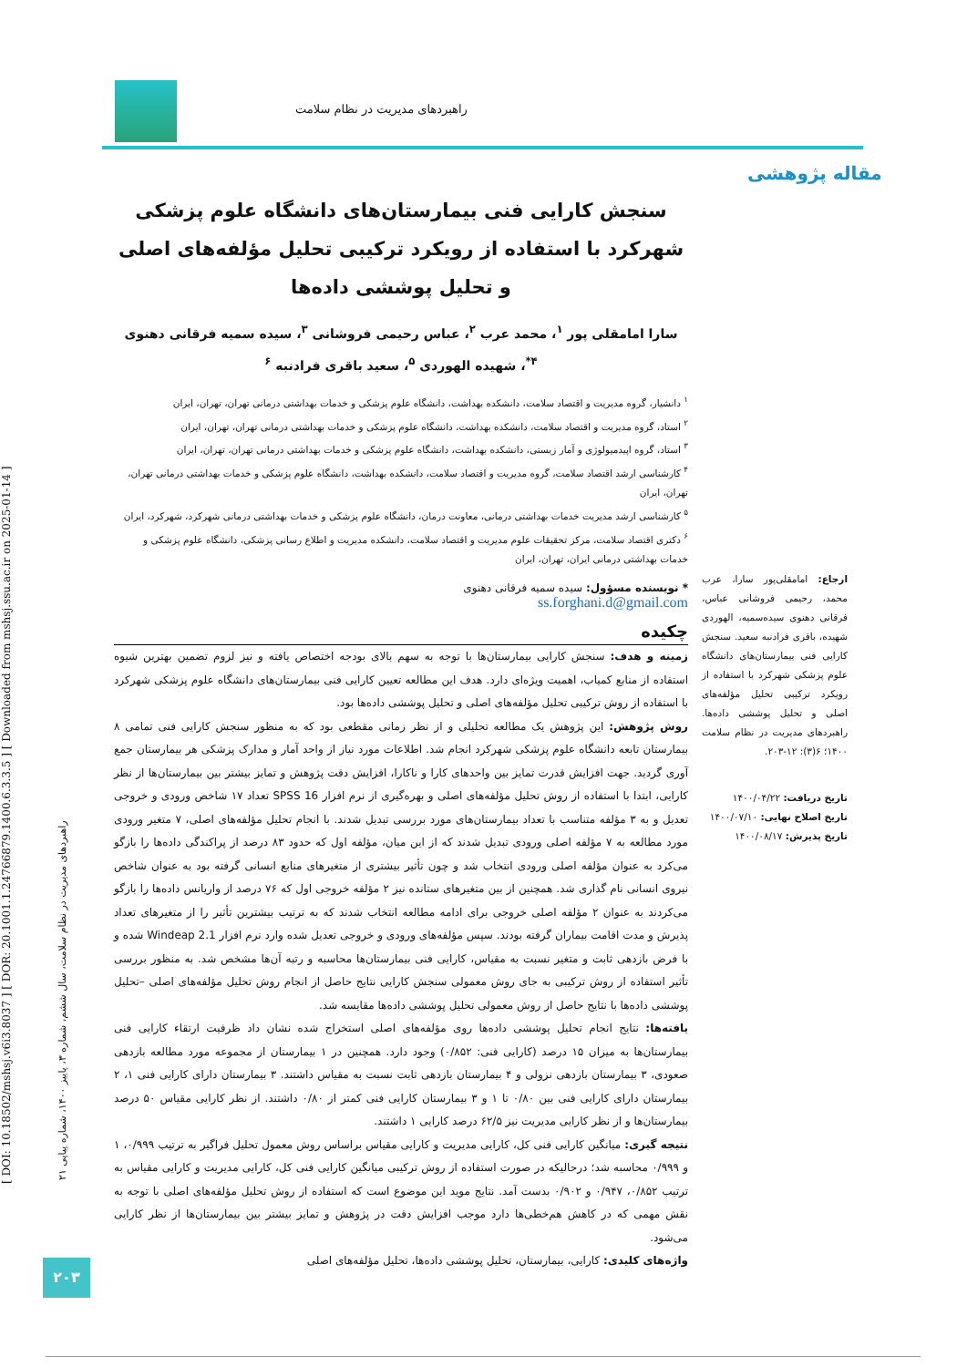راهبردهای مدیریت در نظام سلامت
مقاله پژوهشی
[ DOI: 10.18502/mshsj.v6i3.8037 ] [ DOR: 20.1001.1.24766879.1400.6.3.3.5 ] [ Downloaded from mshsj.ssu.ac.ir on 2025-01-14 ]
راهبردهای مدیریت در نظام سلامت، سال ششم، شماره ۳، پاییز ۱۴۰۰، شماره پیاپی ۲۱
۲۰۳
سنجش کارایی فنی بیمارستان‌های دانشگاه علوم پزشکی شهرکرد با استفاده از رویکرد ترکیبی تحلیل مؤلفه‌های اصلی و تحلیل پوششی داده‌ها
سارا امامقلی پور <sup>۱</sup>، محمد عرب <sup>۲</sup>، عباس رحیمی فروشانی <sup>۳</sup>، سیده سمیه فرقانی دهنوی <sup>۴*</sup>، شهیده الهوردی <sup>۵</sup>، سعید باقری فرادنبه <sup>۶</sup>
<sup>۱</sup> دانشیار، گروه مدیریت و اقتصاد سلامت، دانشکده بهداشت، دانشگاه علوم پزشکی و خدمات بهداشتی درمانی تهران، تهران، ایران
<sup>۲</sup> استاد، گروه مدیریت و اقتصاد سلامت، دانشکده بهداشت، دانشگاه علوم پزشکی و خدمات بهداشتی درمانی تهران، تهران، ایران
<sup>۳</sup> استاد، گروه اپیدمیولوژی و آمار زیستی، دانشکده بهداشت، دانشگاه علوم پزشکی و خدمات بهداشتی درمانی تهران، تهران، ایران
<sup>۴</sup> کارشناسی ارشد اقتصاد سلامت، گروه مدیریت و اقتصاد سلامت، دانشکده بهداشت، دانشگاه علوم پزشکی و خدمات بهداشتی درمانی تهران، تهران، ایران
<sup>۵</sup> کارشناسی ارشد مدیریت خدمات بهداشتی درمانی، معاونت درمان، دانشگاه علوم پزشکی و خدمات بهداشتی درمانی شهرکرد، شهرکرد، ایران
<sup>۶</sup> دکتری اقتصاد سلامت، مرکز تحقیقات علوم مدیریت و اقتصاد سلامت، دانشکده مدیریت و اطلاع رسانی پزشکی، دانشگاه علوم پزشکی و خدمات بهداشتی درمانی ایران، تهران، ایران
* نویسنده مسؤول: سیده سمیه فرقانی دهنوی
ss.forghani.d@gmail.com
چکیده
زمینه و هدف: سنجش کارایی بیمارستان‌ها با توجه به سهم بالای بودجه اختصاص یافته و نیز لزوم تضمین بهترین شیوه استفاده از منابع کمیاب، اهمیت ویژه‌ای دارد. هدف این مطالعه تعیین کارایی فنی بیمارستان‌های دانشگاه علوم پزشکی شهرکرد با استفاده از روش ترکیبی تحلیل مؤلفه‌های اصلی و تحلیل پوششی داده‌ها بود.
روش پژوهش: این پژوهش یک مطالعه تحلیلی و از نظر زمانی مقطعی بود که به منظور سنجش کارایی فنی تمامی ۸ بیمارستان تابعه دانشگاه علوم پزشکی شهرکرد انجام شد. اطلاعات مورد نیاز از واحد آمار و مدارک پزشکی هر بیمارستان جمع آوری گردید. جهت افزایش قدرت تمایز بین واحدهای کارا و ناکارا، افزایش دقت پژوهش و تمایز بیشتر بین بیمارستان‌ها از نظر کارایی، ابتدا با استفاده از روش تحلیل مؤلفه‌های اصلی و بهره‌گیری از نرم افزار SPSS 16 تعداد ۱۷ شاخص ورودی و خروجی تعدیل و به ۳ مؤلفه متناسب با تعداد بیمارستان‌های مورد بررسی تبدیل شدند. با انجام تحلیل مؤلفه‌های اصلی، ۷ متغیر ورودی مورد مطالعه به ۷ مؤلفه اصلی ورودی تبدیل شدند که از این میان، مؤلفه اول که حدود ۸۳ درصد از پراکندگی داده‌ها را بازگو می‌کرد به عنوان مؤلفه اصلی ورودی انتخاب شد و چون تأثیر بیشتری از متغیرهای منابع انسانی گرفته بود به عنوان شاخص نیروی انسانی نام گذاری شد. همچنین از بین متغیرهای ستانده نیز ۲ مؤلفه خروجی اول که ۷۶ درصد از واریانس داده‌ها را بازگو می‌کردند به عنوان ۲ مؤلفه اصلی خروجی برای ادامه مطالعه انتخاب شدند که به ترتیب بیشترین تأثیر را از متغیرهای تعداد پذیرش و مدت اقامت بیماران گرفته بودند. سپس مؤلفه‌های ورودی و خروجی تعدیل شده وارد نرم افزار Windeap 2.1 شده و با فرض بازدهی ثابت و متغیر نسبت به مقیاس، کارایی فنی بیمارستان‌ها محاسبه و رتبه آن‌ها مشخص شد. به منظور بررسی تأثیر استفاده از روش ترکیبی به جای روش معمولی سنجش کارایی نتایج حاصل از انجام روش تحلیل مؤلفه‌های اصلی –تحلیل پوششی داده‌ها با نتایج حاصل از روش معمولی تحلیل پوششی داده‌ها مقایسه شد.
یافته‌ها: نتایج انجام تحلیل پوششی داده‌ها روی مؤلفه‌های اصلی استخراج شده نشان داد ظرفیت ارتقاء کارایی فنی بیمارستان‌ها به میزان ۱۵ درصد (کارایی فنی: ۰/۸۵۲) وجود دارد. همچنین در ۱ بیمارستان از مجموعه مورد مطالعه بازدهی صعودی، ۳ بیمارستان بازدهی نزولی و ۴ بیمارستان بازدهی ثابت نسبت به مقیاس داشتند. ۳ بیمارستان دارای کارایی فنی ۱، ۲ بیمارستان دارای کارایی فنی بین ۰/۸۰ تا ۱ و ۳ بیمارستان کارایی فنی کمتر از ۰/۸۰ داشتند. از نظر کارایی مقیاس ۵۰ درصد بیمارستان‌ها و از نظر کارایی مدیریت نیز ۶۲/۵ درصد کارایی ۱ داشتند.
نتیجه گیری: میانگین کارایی فنی کل، کارایی مدیریت و کارایی مقیاس براساس روش معمول تحلیل فراگیر به ترتیب ۰/۹۹۹، ۱ و ۰/۹۹۹ محاسبه شد؛ درحالیکه در صورت استفاده از روش ترکیبی میانگین کارایی فنی کل، کارایی مدیریت و کارایی مقیاس به ترتیب ۰/۸۵۲، ۰/۹۴۷ و ۰/۹۰۲ بدست آمد. نتایج موید این موضوع است که استفاده از روش تحلیل مؤلفه‌های اصلی با توجه به نقش مهمی که در کاهش هم‌خطی‌ها دارد موجب افزایش دقت در پژوهش و تمایز بیشتر بین بیمارستان‌ها از نظر کارایی می‌شود.
واژه‌های کلیدی: کارایی، بیمارستان، تحلیل پوششی داده‌ها، تحلیل مؤلفه‌های اصلی
ارجاع: امامقلی‌پور سارا، عرب محمد، رحیمی فروشانی عباس، فرقانی دهنوی سیده‌سمیه، الهوردی شهیده، باقری فرادنبه سعید. سنجش کارایی فنی بیمارستان‌های دانشگاه علوم پزشکی شهرکرد با استفاده از رویکرد ترکیبی تحلیل مؤلفه‌های اصلی و تحلیل پوششی داده‌ها. راهبردهای مدیریت در نظام سلامت ۱۴۰۰؛ ۶(۳): ۱۲-۲۰۳.
تاریخ دریافت: ۱۴۰۰/۰۴/۲۲
تاریخ اصلاح نهایی: ۱۴۰۰/۰۷/۱۰
تاریخ پذیرش: ۱۴۰۰/۰۸/۱۷